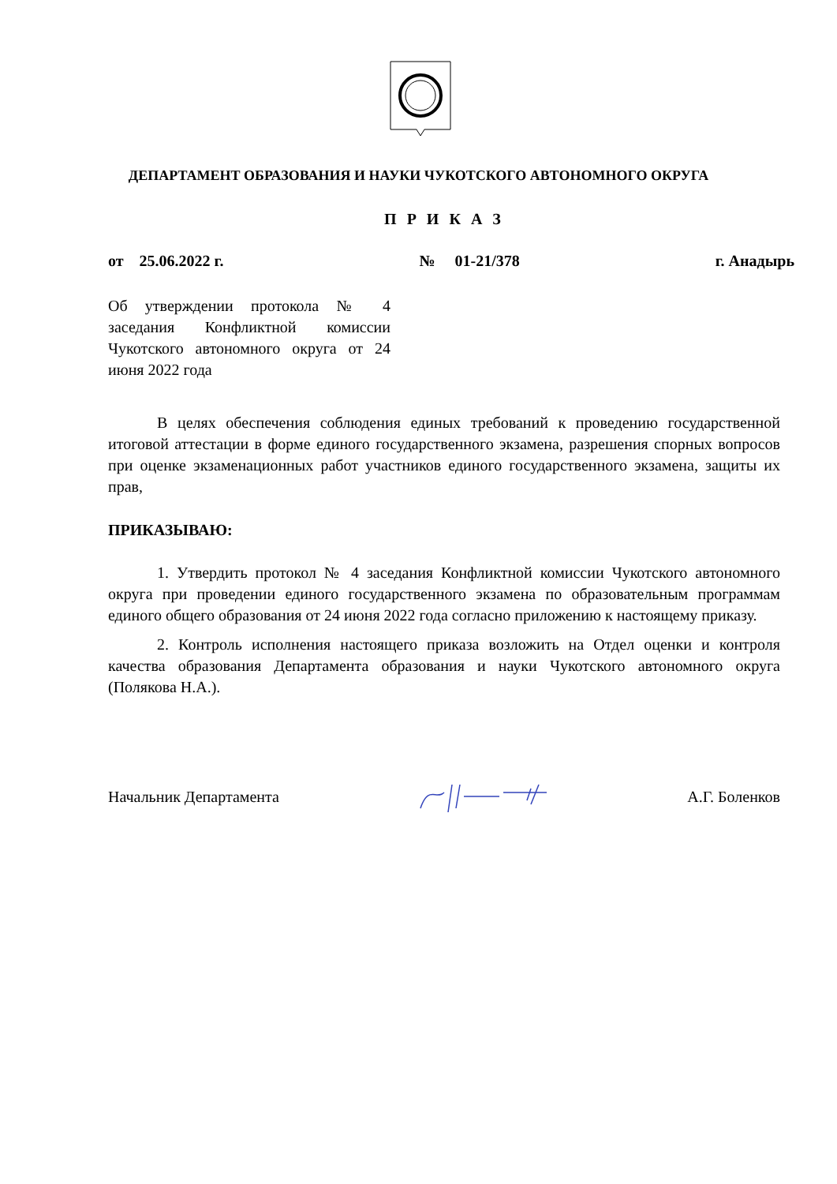ДЕПАРТАМЕНТ ОБРАЗОВАНИЯ И НАУКИ ЧУКОТСКОГО АВТОНОМНОГО ОКРУГА
П Р И К А З
от 25.06.2022 г. № 01-21/378 г. Анадырь
Об утверждении протокола № 4 заседания Конфликтной комиссии Чукотского автономного округа от 24 июня 2022 года
В целях обеспечения соблюдения единых требований к проведению государственной итоговой аттестации в форме единого государственного экзамена, разрешения спорных вопросов при оценке экзаменационных работ участников единого государственного экзамена, защиты их прав,
ПРИКАЗЫВАЮ:
1. Утвердить протокол № 4 заседания Конфликтной комиссии Чукотского автономного округа при проведении единого государственного экзамена по образовательным программам единого общего образования от 24 июня 2022 года согласно приложению к настоящему приказу.
2. Контроль исполнения настоящего приказа возложить на Отдел оценки и контроля качества образования Департамента образования и науки Чукотского автономного округа (Полякова Н.А.).
Начальник Департамента А.Г. Боленков